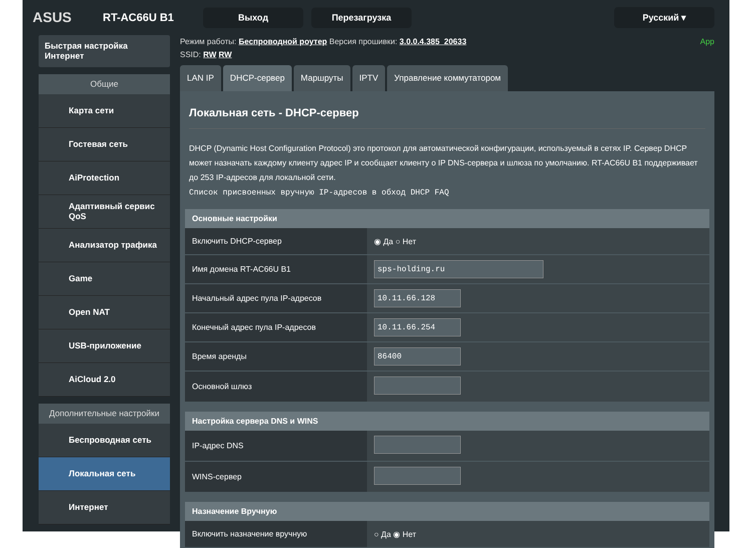ASUS
RT-AC66U B1
Выход Перезагрузка Русский ▾
Быстрая настройка Интернет
Общие
Карта сети
Гостевая сеть
AiProtection
Адаптивный сервис QoS
Анализатор трафика
Game
Open NAT
USB-приложение
AiCloud 2.0
Дополнительные настройки
Беспроводная сеть
Локальная сеть
Интернет
Режим работы: Беспроводной роутер Версия прошивки: 3.0.0.4.385_20633 App
SSID: RW RW
LAN IP DHCP-сервер Маршруты IPTV Управление коммутатором
Локальная сеть - DHCP-сервер
DHCP (Dynamic Host Configuration Protocol) это протокол для автоматической конфигурации, используемый в сетях IP. Сервер DHCP может назначать каждому клиенту адрес IP и сообщает клиенту о IP DNS-сервера и шлюза по умолчанию. RT-AC66U B1 поддерживает до 253 IP-адресов для локальной сети.
Список присвоенных вручную IP-адресов в обход DHCP FAQ
| Основные настройки | |
| --- | --- |
| Включить DHCP-сервер | ◉ Да ○ Нет |
| Имя домена RT-AC66U B1 | sps-holding.ru |
| Начальный адрес пула IP-адресов | 10.11.66.128 |
| Конечный адрес пула IP-адресов | 10.11.66.254 |
| Время аренды | 86400 |
| Основной шлюз | |
| Настройка сервера DNS и WINS | |
| --- | --- |
| IP-адрес DNS | |
| WINS-сервер | |
| Назначение Вручную | |
| --- | --- |
| Включить назначение вручную | ○ Да ◉ Нет |